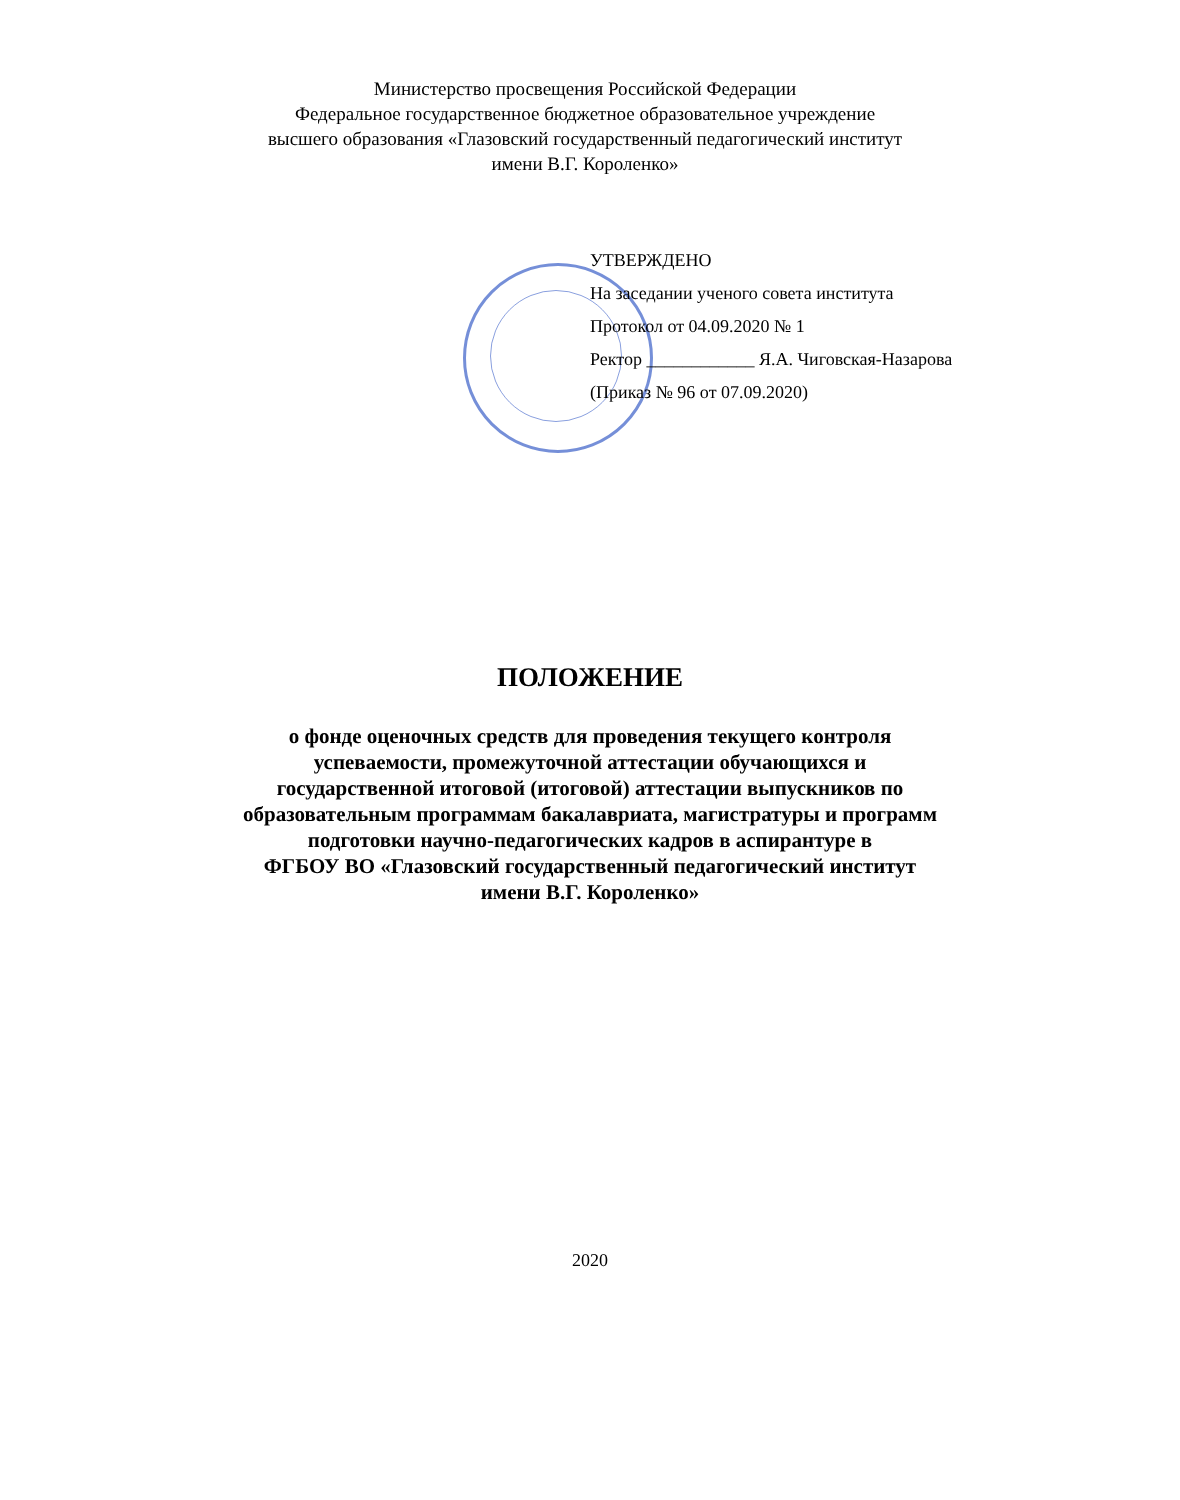Министерство просвещения Российской Федерации
Федеральное государственное бюджетное образовательное учреждение
высшего образования «Глазовский государственный педагогический институт
имени В.Г. Короленко»
УТВЕРЖДЕНО
На заседании ученого совета института
Протокол от 04.09.2020 № 1
Ректор ____________ Я.А. Чиговская-Назарова
(Приказ № 96 от 07.09.2020)
ПОЛОЖЕНИЕ
о фонде оценочных средств для проведения текущего контроля
успеваемости, промежуточной аттестации обучающихся и
государственной итоговой (итоговой) аттестации выпускников по
образовательным программам бакалавриата, магистратуры и программ
подготовки научно-педагогических кадров в аспирантуре в
ФГБОУ ВО «Глазовский государственный педагогический институт
имени В.Г. Короленко»
2020